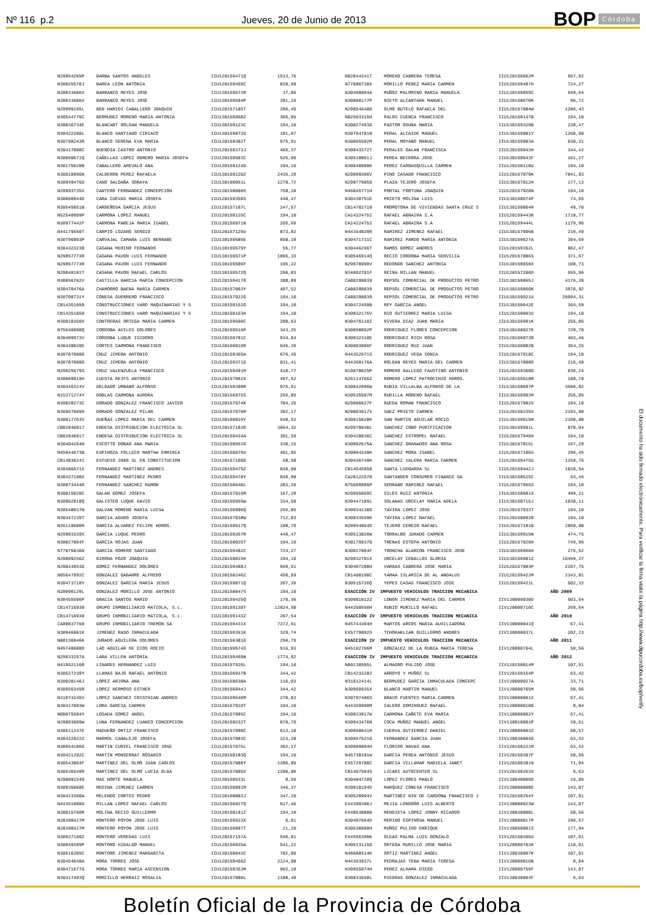Nº 116 p.2
Jueves, 20 de Junio de 2013
BOP Córdoba
| N29954265P | BARBA SANTOS ANGELES | IIU120159471Q | 1513,76 |
| N30025570J | BAREA LEON ANTONIA | IIU120159459C | 830,68 |
| N30033686X | BARRANCO REYES JOSE | IIU130159573R | 37,86 |
| N30033686X | BARRANCO REYES JOSE | IIU130159594P | 391,19 |
| N29999195L | BEN HAMIDI CABALLERO JOAQUIN | IIU120157105T | 296,45 |
| N30544779C | BERMUDEZ MORENO MARIA ANTONIA | IIU130156958Z | 305,05 |
| N30036734E | BLANCART ROLDAN MANUELA | IIU130159123C | 194,10 |
| N30422280L | BLANCO SANTIAGO CIRIACO | IIU130159873S | 181,07 |
| N30798243R | BLANCO SERENA EVA MARIA | IIU120159382T | 975,91 |
| N30417888C | BUENDIA CASTRO ANTONIO | IIU120159373J | 465,37 |
| N30060671Q | CAÑELLAS LOPEZ OBRERO MARIA JOSEFA | IIU130159583C | 525,96 |
| N30175620B | CABALLERO AREVALO ANA | IIU130159124D | 194,10 |
| N30810996N | CALDERON PEREZ RAFAELA | IIU130159120Z | 2435,29 |
| N30949476D | CANO SALDAÑA SORAYA | IIU130160051L | 1270,72 |
| N29993735X | CANTERO FERNANDEZ CONCEPCION | IIU130158608S | 758,28 |
| N30068944D | CARA CUEVAS MARIA JOSEFA | IIU120159358S | 448,47 |
| N30545851B | CARDEÑOSA GARCIA JESUS | IIU120157167L | 247,57 |
| N52540909P | CARMONA LOPEZ MANUEL | IIU120158125C | 194,10 |
| N30977442F | CARMONA PAREJA MARIA ISABEL | IIU130156971N | 265,69 |
| N44179550T | CARPIO LOZANO SERGIO | IIU120157129U | 873,82 |
| N30796893P | CARVAJAL CAMARA LUIS BERNABE | IIU130159585E | 658,18 |
| N30432323B | CASANA MERINO FERNANDO | IIU130159579Y | 55,77 |
| N29857773R | CASANA PAVON LUIS FERNANDO | IIU130159571P | 1065,33 |
| N29857773R | CASANA PAVON LUIS FERNANDO | IIU130159586F | 195,22 |
| N29848181T | CASANA PAVON RAFAEL CARLOS | IIU130159572Q | 296,83 |
| N30056762V | CASTILLA GARCIA MARIA CONCEPCION | IIU120159417G | 388,89 |
| N30478476A | CHAMORRO BAENA MARIA CARMEN | IIU120157063Y | 407,52 |
| N30798731Y | CONESA GUERRERO FRANCISCO | IIU120157922G | 194,10 |
| CB14351050 | CONSTRUCCIONES VARO MAQUINARIAS Y S | IIU120158152G | 194,10 |
| CB14351050 | CONSTRUCCIONES VARO MAQUINARIAS Y S | IIU120158153H | 194,10 |
| N30810350X | CONTRERAS ORTEGA MARIA CARMEN | IIU130159560C | 280,63 |
| N75640898Q | CORDOBA AVILES DOLORES | IIU120159516P | 343,25 |
| N30409973V | CORDOBA LUQUE ISIDORO | IIU120156791C | 934,84 |
| N30438820E | CORTES CARMONA FRANCISCO | IIU130160010R | 645,39 |
| N30787988G | CRUZ JIMERA ANTONIO | IIU120159365A | 676,45 |
| N30787988G | CRUZ JIMERA ANTONIO | IIU120159371G | 831,41 |
| N29825679S | CRUZ VALENZUELA FRANCISCO | IIU120159491M | 418,77 |
| N30069919H | CUESTA REIFS ANTONIO | IIU120157062X | 407,52 |
| N30445324V | DELGADO URBANO ALFONSO | IIU120159380R | 975,91 |
| N15371274Y | DOBLAS CARMONA AURORA | IIU130156975S | 255,85 |
| N30820273C | DORADO GONZALEZ FRANCISCO JAVIER | IIU120157074K | 784,35 |
| N30967609H | DORADO GONZALEZ PILAR | IIU120157076M | 392,17 |
| N30817763V | DUEÑAS LOPEZ MARIA DEL CARMEN | IIU130160016Y | 548,52 |
| CB82846817 | ENDESA DISTRIBUCION ELECTRICA SL | IIU120157183D | 3664,32 |
| CB82846817 | ENDESA DISTRIBUCION ELECTRICA SL | IIU120159434A | 301,59 |
| N30404264N | ESCOTTO DOBAO ANA MARIA | IIU130158552G | 330,15 |
| N45944673B | ESPINOZA FOLLECO MARTHA ERMINIA | IIU130158679U | 491,95 |
| CB14836241 | ESTUDIO 2008 SL EN CONSTITUCION | IIU120157160D | 58,58 |
| N30486671X | FERNANDEZ MARTINEZ ANDRES | IIU120159479Z | 840,98 |
| N30437198X | FERNANDEZ MARTINEZ PEDRO | IIU120159478Y | 840,98 |
| N30073444R | FERNANDEZ SANCHEZ RAMON | IIU130158648L | 283,26 |
| N30015020C | GALAN GOMEZ JOSEFA | IIU130157016M | 167,29 |
| N30962018Q | GALISTEO LUQUE DAVID | IIU130156955W | 334,58 |
| N30548037N | GALVAN MORENO MARIA LUISA | IIU130156996Q | 255,85 |
| N30447239T | GARCIA AGUDO JOSEFA | IIU130157038W | 712,83 |
| N26110686M | GARCIA ALVAREZ FELIPE HDROS. | IIU120159517Q | 188,79 |
| N29983339X | GARCIA LUQUE PEDRO | IIU120159357R | 448,47 |
| N30027864F | GARCIA ROJAS JUAN | IIU120158025T | 194,10 |
| N77075036N | GARCIA ROMERO SANTIAGO | IIU120159482C | 724,27 |
| N29809256Z | GIRONA POZO JOAQUIN | IIU120158015H | 194,10 |
| N29843953G | GOMEZ FERNANDEZ DOLORES | IIU120159488J | 559,51 |
| N05647992C | GONZALEZ GABARRE ALFREDO | IIU130158246Z | 450,59 |
| N30473718Y | GONZALEZ GARCIA MARIA JESUS | IIU130159871Q | 207,35 |
| N28096129L | GONZALEZ MORILLO JOSE ANTONIO | IIU120158047S | 194,10 |
| N30455596P | GRACIA SANTOS MARIO | IIU120159425Q | 170,36 |
| CB14716930 | GRUPO INMOBILIARIO MATIOLA, S.L. | IIU130159138T | 12824,50 |
| CB14716930 | GRUPO INMOBILIARIO MATIOLA, S.L. | IIU130159143Z | 207,54 |
| CA80837768 | GRUPO INMOBILIARIO TREMON SA | IIU120159431X | 7272,61 |
| N30946061K | JIMENEZ RASO INMACULADA | IIU120159351K | 329,74 |
| N80136046K | JURADO AGUILERA DOLORES | IIU120156381G | 296,79 |
| N45748688D | LAO AGUILAR DE DIOS ROCIO | IIU130159574S | 516,93 |
| N29833257A | LARA VILLEN ANTONIA | IIU120159469N | 1774,62 |
| N41952116R | LINARES HERNANDEZ LUIS | IIU120157926L | 194,10 |
| N30527239Y | LLAMAS BAJO RAFAEL ANTONIO | IIU130156937B | 344,42 |
| N30028146J | LOPEZ ARJONA ANA | IIU130158638A | 116,03 |
| N30956345R | LOPEZ HERMOSO ESTHER | IIU130156944J | 344,42 |
| N31874245V | LOPEZ SANCHEZ CRISTHIAN ANDRES | IIU130159546M | 270,03 |
| N30417893W | LORA GARCIA CARMEN | IIU120157910T | 194,10 |
| N00075584Y | LOSADA GOMEZ ANGEL | IIU120157895C | 194,10 |
| N29803609W | LUNA FERNANDEZ LUANCO CONCEPCION | IIU120158232T | 870,70 |
| N30511247E | MADUEÑO ORTIZ FRANCISCO | IIU120157090C | 613,18 |
| N30422022Z | MARMOL CANALEJO JOSEFA | IIU120157803C | 223,28 |
| N30954186G | MARTIN CURIEL FRANCISCO JOSE | IIU120157075L | 392,17 |
| N30421292C | MARTIN MONSERRAT ROSARIO | IIU120158183Q | 194,10 |
| N30543064F | MARTINEZ DEL OLMO JUAN CARLOS | IIU120157086Y | 1286,05 |
| N30536549R | MARTINEZ DEL OLMO LUCIA OLGA | IIU120157085X | 1286,05 |
| N29809154G | MAS NORTE MANUELA | IIU130158533L | 8,56 |
| N30935068E | MEDINA JIMENEZ CARMEN | IIU130159891M | 346,37 |
| N30423368A | MELENDO CORTES PEDRO | IIU130160003J | 347,20 |
| N44351088G | MILLAN LOPEZ RAFAEL CARLOS | IIU130156927Q | 617,46 |
| N30815700R | MOLINA RECIO GUILLERMO | IIU120158191Z | 194,10 |
| N28398427M | MONTERO POYON JOSE LUIS | IIU120159523X | 6,01 |
| N28398427M | MONTERO POYON JOSE LUIS | IIU130159897T | 21,20 |
| N30937199Z | MONTERO VEREDAS LUIS | IIU120157157A | 546,81 |
| N30049209P | MONTORO HIDALGO MANUEL | IIU120156835A | 541,22 |
| N30516305C | MONTORO JIMENEZ MARGARITA | IIU130160043C | 782,86 |
| N30454648A | MORA TORRES JOSE | IIU120159456Z | 2124,98 |
| N30471577G | MORA TORRES MARIA ASCENSION | IIU120159353M | 962,18 |
| N30417493Q | MORCILLO HERRAIZ ROSALIA | IIU120157880L | 1188,49 |
| N02844341T | MORENO CABRERA TERESA | IIU120156662M | 557,92 |
| N77080738X | MORILLO PEREZ MARIA CARMEN | IIU120159487H | 724,27 |
| N30408004A | MUÑOZ PALOMINO MARIA MANUELA | IIU130159859C | 949,64 |
| N30008177P | NIETO ALCANTARA MANUEL | IIU130158670K | 96,72 |
| N29854648G | OLMO BUTELO RAFAELA DEL | IIU120157084W | 1286,43 |
| N02503315H | PALOS CUENCA FRANCISCO | IIU120158147B | 194,10 |
| N30027493G | PASTOR OSUNA MARIA | IIU130159329B | 228,47 |
| N30794781N | PERAL ALCAIDE MANUEL | IIU130159901Y | 1260,60 |
| N30065582M | PERAL MOYANO MANUEL | IIU130159903A | 630,31 |
| N30943372T | PERALES GALAN FRANCISCA | IIU130156943H | 344,42 |
| N30510801J | PEREA BECERRA JOSE | IIU130158643F | 161,27 |
| N30048808K | PEREZ CARRASQUILLA CARMEN | IIU120158118U | 194,10 |
| N29899396V | PINO CASADO FRANCISCO | IIU120157879K | 7041,83 |
| N29977905G | PLAZA TEJERO JOSEFA | IIU130157012H | 177,13 |
| N45045771H | PORTAL FORTUNA JOAQUIN | IIU120157928N | 194,10 |
| N30438751E | PRIETO MOLINA LUIS | IIU130158674P | 74,55 |
| CB14782718 | PROMOTORA DE VIVIENDAS SANTA CRUZ S | IIU130159864H | 49,70 |
| CA14224752 | RAFAEL ABRAIRA S.A | IIU120159443K | 1710,77 |
| CA14224752 | RAFAEL ABRAIRA S.A | IIU120159444L | 1179,96 |
| N44354029R | RAMIREZ JIMENEZ RAFAEL | IIU130157006B | 216,49 |
| N30471731C | RAMIREZ PARDO MARIA ANTONIA | IIU130159627A | 394,59 |
| N30446296T | RAMOS GOMEZ ANDRES | IIU120159352L | 962,47 |
| N30546914Q | RECIO CORDOBA MARIA SERVILIA | IIU120157886S | 371,67 |
| N29978999V | REDONDO SANCHEZ ANTONIA | IIU130158658X | 108,73 |
| N34002701F | REINA MILLAN MANUEL | IIU120157206D | 555,96 |
| CA80298839 | REPSOL COMERCIAL DE PRODUCTOS PETRO | IIU130159865J | 4176,28 |
| CA80298839 | REPSOL COMERCIAL DE PRODUCTOS PETRO | IIU130159866K | 3976,92 |
| CA80298839 | REPSOL COMERCIAL DE PRODUCTOS PETRO | IIU130159921U | 20994,31 |
| N30472458B | REY GARCIA ANGEL | IIU130158642E | 364,59 |
| N30032175V | RIO GUTIERREZ MARIA LUISA | IIU120158003U | 194,10 |
| N30476118Z | RIVERA DIAZ JUAN MARIA | IIU130156991K | 255,85 |
| N30058892P | RODRIGUEZ FLORES CONCEPCION | IIU130160027K | 729,70 |
| N30032318E | RODRIGUEZ RICH ROSA | IIU120156873R | 403,46 |
| N30003806F | RODRIGUEZ RUZ JUAN | IIU120156882B | 354,25 |
| N44352571S | RODRIGUEZ VEGA SONIA | IIU120157918C | 194,10 |
| N44368176A | ROLDAN REYES MARIA DEL CARMEN | IIU130157008D | 216,49 |
| N19078025P | ROMERO GALLEGO FAUSTINO ANTONIO | IIU120159368D | 839,24 |
| N26114766Z | ROMERO LOPEZ PATROCINIO HDROS. | IIU120159518R | 188,79 |
| N30042096W | RUBIA VILLALBA ALFONSO DE LA | IIU130158697P | 3506,02 |
| N30535587M | RUDILLA MORENO RAFAEL | IIU130156993M | 255,85 |
| N29806627F | RUEDA ROMAN FRANCISCO | IIU120157982X | 194,10 |
| N29803617X | SAEZ PRIETO CARMEN | IIU120158235X | 2193,90 |
| N30815628K | SAN MARTIN AGUILAR ROCIO | IIU130159615M | 2108,00 |
| N29978840L | SANCHEZ COBO PURIFICACION | IIU130159591L | 870,04 |
| N30428836C | SANCHEZ ESTROPEL RAFAEL | IIU120157946H | 194,10 |
| N30002675A | SANCHEZ GRANADOS ANA ROSA | IIU130157015L | 167,29 |
| N30004349K | SANCHEZ MORA ISABEL | IIU120157106U | 296,45 |
| N30436749K | SANCHEZ VALERA MARIA CARMEN | IIU120159475U | 1259,75 |
| CB14545958 | SANTA LUDGARDA SL | IIU120159442J | 1028,54 |
| CA28122570 | SANTANDER CONSUMER FINANCE SA | IIU130158525C | 64,45 |
| N75609886P | SERRANO RAMIREZ RAFAEL | IIU120157955S | 194,10 |
| N29965869C | SILES RUIZ ANTONIA | IIU130158681X | 499,21 |
| N30447189L | SOLANAS URCELAY MARIA ADELA | IIU130158715J | 1838,11 |
| N30934130G | TAVIRA LOPEZ JOSE | IIU120157933T | 194,10 |
| N30033559K | TAVIRA LOPEZ RAFAEL | IIU120158092R | 194,10 |
| N29954864D | TEJERO CEREZO RAFAEL | IIU120157181B | 2058,08 |
| N30513826W | TORRALBO JURADO CARMEN | IIU130159915N | 474,75 |
| N30179937G | TRENAS ESTEPA ANTONIO | IIU120157026H | 749,96 |
| N30827804F | TRONCHA ALARCON FRANCISCO JOSE | IIU130156966H | 275,52 |
| N29832781X | URCELAY CEBALLOS GLORIA | IIU130156981Z | 16459,27 |
| N30487208H | VARGAS CABRERA JOSE MARIA | IIU120157883P | 2207,75 |
| CR1400190C | YAMAA ISLAMICA DE AL ANDALUS | IIU120159422M | 2343,81 |
| N30515726Q | YEPES CASAS FRANCISCO JOSE | IIU120159421L | 502,32 |
| EXACCIÓN IV IMPUESTO VEHICULOS TRACCION MECANICA | | | AÑO 2009 |
| N30981612Z | LOBON JIMENEZ MARIA DEL CARMEN | IIV138000030D | 503,54 |
| N44350550H | RUBIO MURILLO RAFAEL | IIV128000710C | 269,64 |
| EXACCIÓN IV IMPUESTO VEHICULOS TRACCION MECANICA | | | AÑO 2010 |
| N45744304H | MARTOS ARCOS MARIA AUXILIADORA | IIV138000041Q | 67,41 |
| EX5779892S | TCHOKAKLIAN GUILLERMO ANDRES | IIV138000037L | 202,23 |
| EXACCIÓN IV IMPUESTO VEHICULOS TRACCION MECANICA | | | AÑO 2011 |
| N45102706M | GONZALEZ DE LA RUBIA MARIA TERESA | IIV128000764L | 50,56 |
| EXACCIÓN IV IMPUESTO VEHICULOS TRACCION MECANICA | | | AÑO 2012 |
| N80138505L | ALMAGRO PULIDO JOSE | IIV120150014M | 107,91 |
| CB14233282 | ARROYO Y MUÑOZ SL | IIV120150154P | 63,42 |
| N31012414L | BERMUDEZ GARCIA INMACULADA CONCEPC | IIV138000027A | 33,71 |
| N30968935X | BLANCO MARTIN MANUEL | IIV128000765M | 50,56 |
| N30797406S | BRAVO FUENTES MARIA CARMEN | IIV138000001X | 67,41 |
| N44359990M | CALERO DOMINGUEZ RAFAEL | IIV138000010G | 8,84 |
| N30833917W | CARMONA CAÑETE EVA MARIA | IIV138000002Y | 67,41 |
| N30943476N | COCA MUÑOZ MANUEL ANGEL | IIV130010001P | 20,51 |
| N30950641R | CUERVA GUTIERREZ DANIEL | IIV138000003Z | 60,57 |
| N30957521G | FERNANDEZ GARCIA JUAN | IIV130030004G | 63,42 |
| N30989804H | FLORIDO NAVAS ANA | IIV120150221M | 63,42 |
| N45738101W | GARCIA PEREA ANTONIO JESUS | IIV120150307F | 50,56 |
| EX5729780C | GARCIA VILLAMAR MARIELA JANET | IIV120100381N | 71,94 |
| CB14675045 | LICARI AUTOCENTER SL | IIV120150253X | 6,63 |
| N30404728Q | LOPEZ FLORES PABLO | IIV130040006D | 16,85 |
| N39010194D | MARQUEZ CONESA FRANCISCO | IIV138000008E | 143,87 |
| N30520994V | MARTINEZ NIN DE CARDONA FRANCISCO J | IIV120150254Y | 107,91 |
| EX4399200J | MEJIA LONDOÑO LUIS ALBERTO | IIV138000023W | 143,87 |
| EX4853080B | MENDIETA LOPEZ JONNY RICARDO | IIV130030008L | 50,56 |
| N30497664D | MERINO ESPINOSA MANUEL | IIV138000017P | 296,57 |
| N30530908H | MUÑOZ PULIDO ENRIQUE | IIV130050001S | 177,94 |
| EX4556390K | OLEAS PALMA LUIS GONZALO | IIV120150205U | 107,91 |
| N30513115G | ORTEGA MURILLO JOSE MARIA | IIV128000763K | 118,91 |
| N48688514K | ORTIZ MARTINEZ ANGEL | IIV130030007K | 107,91 |
| N44363937L | PEDRAJAS TENA MARIA TERESA | IIV138000016N | 8,84 |
| N30955074H | PEREZ ALHAMA DIEGO | IIV128000759F | 143,87 |
| N30833658L | PIEDRAS GONZALEZ INMACULADA | IIV130030003F | 6,63 |
El documento ha sido firmado electrónicamente. Para verificar la firma visite la página http://www.dipucordoba.es/bop/verify
Boletín Oficial de la Provincia de Córdoba